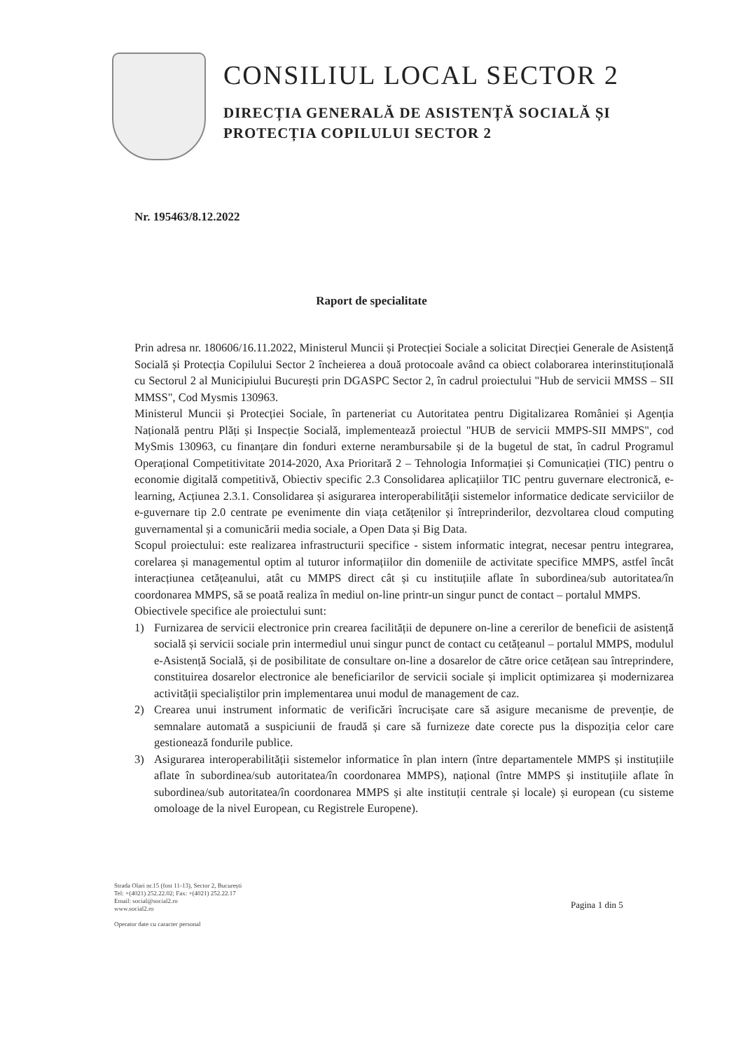CONSILIUL LOCAL SECTOR 2
DIRECȚIA GENERALĂ DE ASISTENȚĂ SOCIALĂ ȘI
PROTECȚIA COPILULUI SECTOR 2
Nr. 195463/8.12.2022
Raport de specialitate
Prin adresa nr. 180606/16.11.2022, Ministerul Muncii și Protecției Sociale a solicitat Direcției Generale de Asistență Socială și Protecția Copilului Sector 2 încheierea a două protocoale având ca obiect colaborarea interinstituțională cu Sectorul 2 al Municipiului București prin DGASPC Sector 2, în cadrul proiectului "Hub de servicii MMSS – SII MMSS", Cod Mysmis 130963.
Ministerul Muncii și Protecției Sociale, în parteneriat cu Autoritatea pentru Digitalizarea României și Agenția Națională pentru Plăți și Inspecție Socială, implementează proiectul "HUB de servicii MMPS-SII MMPS", cod MySmis 130963, cu finanțare din fonduri externe nerambursabile și de la bugetul de stat, în cadrul Programul Operațional Competitivitate 2014-2020, Axa Prioritară 2 – Tehnologia Informației și Comunicației (TIC) pentru o economie digitală competitivă, Obiectiv specific 2.3 Consolidarea aplicațiilor TIC pentru guvernare electronică, e-learning, Acțiunea 2.3.1. Consolidarea și asigurarea interoperabilității sistemelor informatice dedicate serviciilor de e-guvernare tip 2.0 centrate pe evenimente din viața cetățenilor și întreprinderilor, dezvoltarea cloud computing guvernamental și a comunicării media sociale, a Open Data și Big Data.
Scopul proiectului: este realizarea infrastructurii specifice - sistem informatic integrat, necesar pentru integrarea, corelarea și managementul optim al tuturor informațiilor din domeniile de activitate specifice MMPS, astfel încât interacțiunea cetățeanului, atât cu MMPS direct cât și cu instituțiile aflate în subordinea/sub autoritatea/în coordonarea MMPS, să se poată realiza în mediul on-line printr-un singur punct de contact – portalul MMPS.
Obiectivele specifice ale proiectului sunt:
1) Furnizarea de servicii electronice prin crearea facilității de depunere on-line a cererilor de beneficii de asistență socială și servicii sociale prin intermediul unui singur punct de contact cu cetățeanul – portalul MMPS, modulul e-Asistență Socială, și de posibilitate de consultare on-line a dosarelor de către orice cetățean sau întreprindere, constituirea dosarelor electronice ale beneficiarilor de servicii sociale și implicit optimizarea și modernizarea activității specialiștilor prin implementarea unui modul de management de caz.
2) Crearea unui instrument informatic de verificări încrucișate care să asigure mecanisme de prevenție, de semnalare automată a suspiciunii de fraudă și care să furnizeze date corecte pus la dispoziția celor care gestionează fondurile publice.
3) Asigurarea interoperabilității sistemelor informatice în plan intern (între departamentele MMPS și instituțiile aflate în subordinea/sub autoritatea/în coordonarea MMPS), național (între MMPS și instituțiile aflate în subordinea/sub autoritatea/în coordonarea MMPS și alte instituții centrale și locale) și european (cu sisteme omoloage de la nivel European, cu Registrele Europene).
Strada Olari nr.15 (fost 11-13), Sector 2, București
Tel: +(4021) 252.22.02; Fax: +(4021) 252.22.17
Email: social@social2.ro
www.social2.ro
Operator date cu caracter personal
Pagina 1 din 5